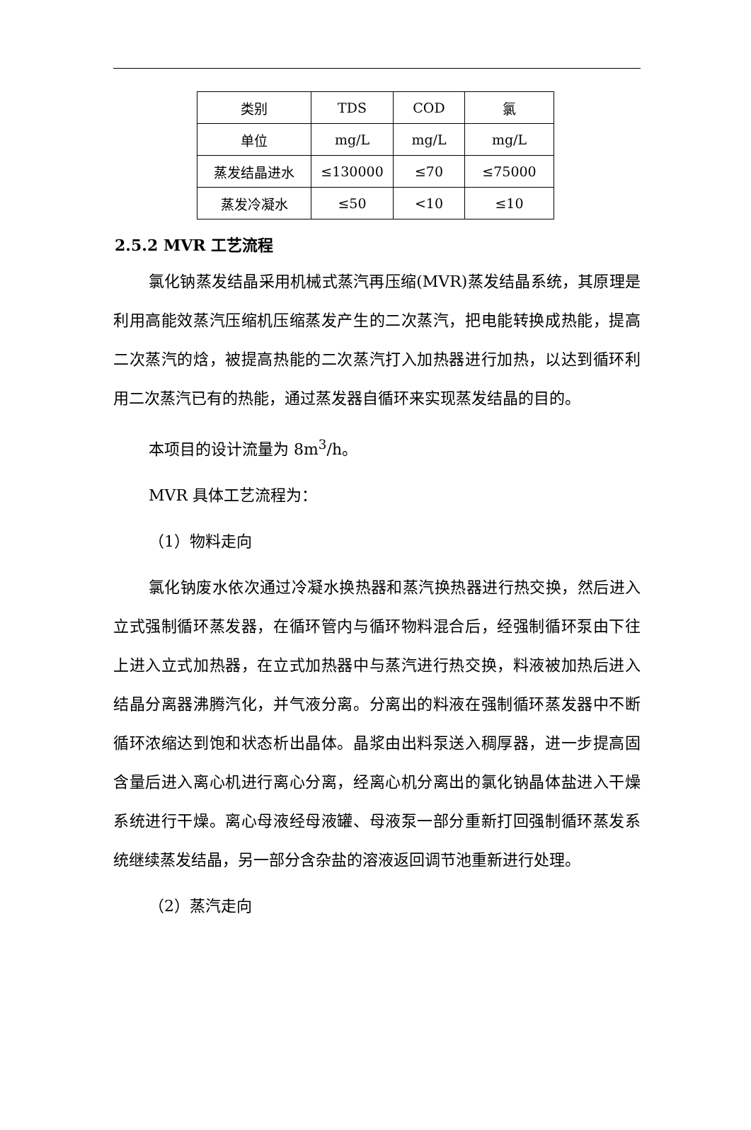| 类别 | TDS | COD | 氯 |
| 单位 | mg/L | mg/L | mg/L |
| 蒸发结晶进水 | ≤130000 | ≤70 | ≤75000 |
| 蒸发冷凝水 | ≤50 | <10 | ≤10 |
2.5.2 MVR 工艺流程
氯化钠蒸发结晶采用机械式蒸汽再压缩(MVR)蒸发结晶系统，其原理是利用高能效蒸汽压缩机压缩蒸发产生的二次蒸汽，把电能转换成热能，提高二次蒸汽的焓，被提高热能的二次蒸汽打入加热器进行加热，以达到循环利用二次蒸汽已有的热能，通过蒸发器自循环来实现蒸发结晶的目的。
本项目的设计流量为 8m<sup>3</sup>/h。
MVR 具体工艺流程为：
（1）物料走向
氯化钠废水依次通过冷凝水换热器和蒸汽换热器进行热交换，然后进入立式强制循环蒸发器，在循环管内与循环物料混合后，经强制循环泵由下往上进入立式加热器，在立式加热器中与蒸汽进行热交换，料液被加热后进入结晶分离器沸腾汽化，并气液分离。分离出的料液在强制循环蒸发器中不断循环浓缩达到饱和状态析出晶体。晶浆由出料泵送入稠厚器，进一步提高固含量后进入离心机进行离心分离，经离心机分离出的氯化钠晶体盐进入干燥系统进行干燥。离心母液经母液罐、母液泵一部分重新打回强制循环蒸发系统继续蒸发结晶，另一部分含杂盐的溶液返回调节池重新进行处理。
（2）蒸汽走向